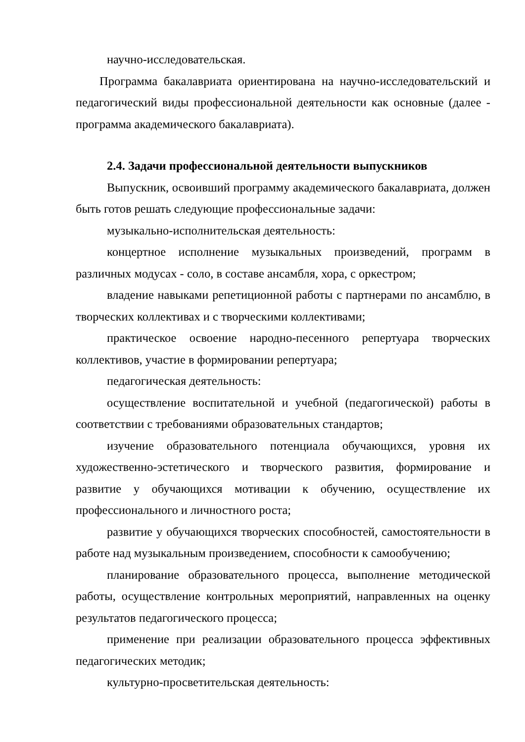научно-исследовательская.
Программа бакалавриата ориентирована на научно-исследовательский и педагогический виды профессиональной деятельности как основные (далее - программа академического бакалавриата).
2.4. Задачи профессиональной деятельности выпускников
Выпускник, освоивший программу академического бакалавриата, должен быть готов решать следующие профессиональные задачи:
музыкально-исполнительская деятельность:
концертное исполнение музыкальных произведений, программ в различных модусах - соло, в составе ансамбля, хора, с оркестром;
владение навыками репетиционной работы с партнерами по ансамблю, в творческих коллективах и с творческими коллективами;
практическое освоение народно-песенного репертуара творческих коллективов, участие в формировании репертуара;
педагогическая деятельность:
осуществление воспитательной и учебной (педагогической) работы в соответствии с требованиями образовательных стандартов;
изучение образовательного потенциала обучающихся, уровня их художественно-эстетического и творческого развития, формирование и развитие у обучающихся мотивации к обучению, осуществление их профессионального и личностного роста;
развитие у обучающихся творческих способностей, самостоятельности в работе над музыкальным произведением, способности к самообучению;
планирование образовательного процесса, выполнение методической работы, осуществление контрольных мероприятий, направленных на оценку результатов педагогического процесса;
применение при реализации образовательного процесса эффективных педагогических методик;
культурно-просветительская деятельность: